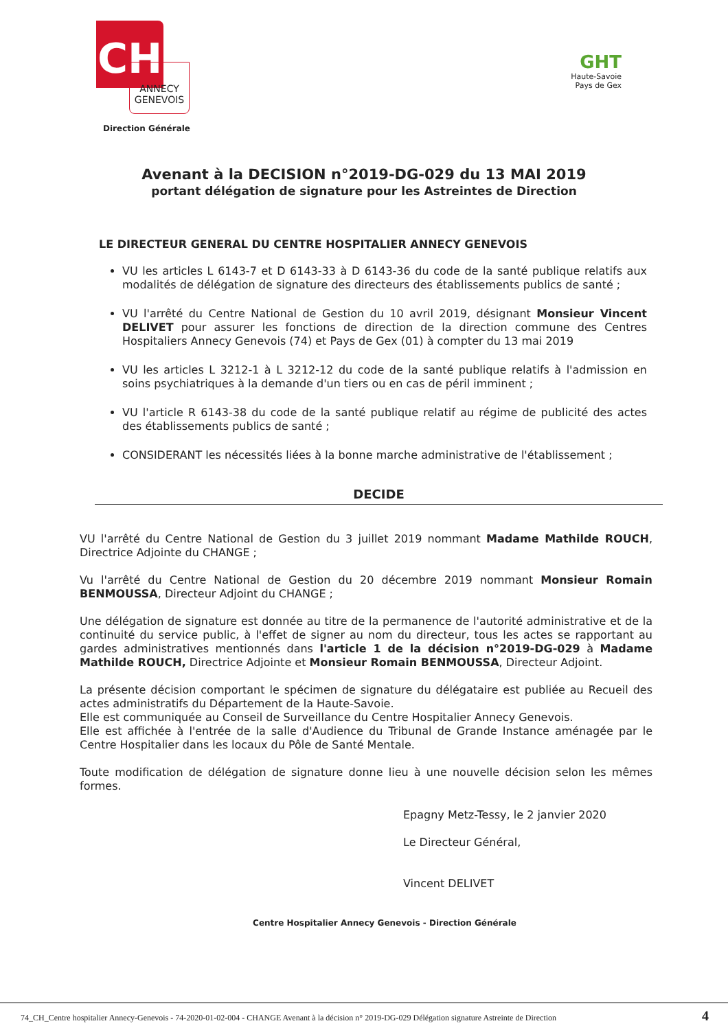CH
ANNECY
GENEVOIS
Direction Générale
GHT
Haute-Savoie
Pays de Gex
Avenant à la DECISION n°2019-DG-029 du 13 MAI 2019
portant délégation de signature pour les Astreintes de Direction
LE DIRECTEUR GENERAL DU CENTRE HOSPITALIER ANNECY GENEVOIS
VU les articles L 6143-7 et D 6143-33 à D 6143-36 du code de la santé publique relatifs aux modalités de délégation de signature des directeurs des établissements publics de santé ;
VU l'arrêté du Centre National de Gestion du 10 avril 2019, désignant Monsieur Vincent DELIVET pour assurer les fonctions de direction de la direction commune des Centres Hospitaliers Annecy Genevois (74) et Pays de Gex (01) à compter du 13 mai 2019
VU les articles L 3212-1 à L 3212-12 du code de la santé publique relatifs à l'admission en soins psychiatriques à la demande d'un tiers ou en cas de péril imminent ;
VU l'article R 6143-38 du code de la santé publique relatif au régime de publicité des actes des établissements publics de santé ;
CONSIDERANT les nécessités liées à la bonne marche administrative de l'établissement ;
DECIDE
VU l'arrêté du Centre National de Gestion du 3 juillet 2019 nommant Madame Mathilde ROUCH, Directrice Adjointe du CHANGE ;
Vu l'arrêté du Centre National de Gestion du 20 décembre 2019 nommant Monsieur Romain BENMOUSSA, Directeur Adjoint du CHANGE ;
Une délégation de signature est donnée au titre de la permanence de l'autorité administrative et de la continuité du service public, à l'effet de signer au nom du directeur, tous les actes se rapportant au gardes administratives mentionnés dans l'article 1 de la décision n°2019-DG-029 à Madame Mathilde ROUCH, Directrice Adjointe et Monsieur Romain BENMOUSSA, Directeur Adjoint.
La présente décision comportant le spécimen de signature du délégataire est publiée au Recueil des actes administratifs du Département de la Haute-Savoie.
Elle est communiquée au Conseil de Surveillance du Centre Hospitalier Annecy Genevois.
Elle est affichée à l'entrée de la salle d'Audience du Tribunal de Grande Instance aménagée par le Centre Hospitalier dans les locaux du Pôle de Santé Mentale.
Toute modification de délégation de signature donne lieu à une nouvelle décision selon les mêmes formes.
Epagny Metz-Tessy, le 2 janvier 2020
Le Directeur Général,
Vincent DELIVET
Centre Hospitalier Annecy Genevois - Direction Générale
74_CH_Centre hospitalier Annecy-Genevois - 74-2020-01-02-004 - CHANGE Avenant à la décision n° 2019-DG-029 Délégation signature Astreinte de Direction
4